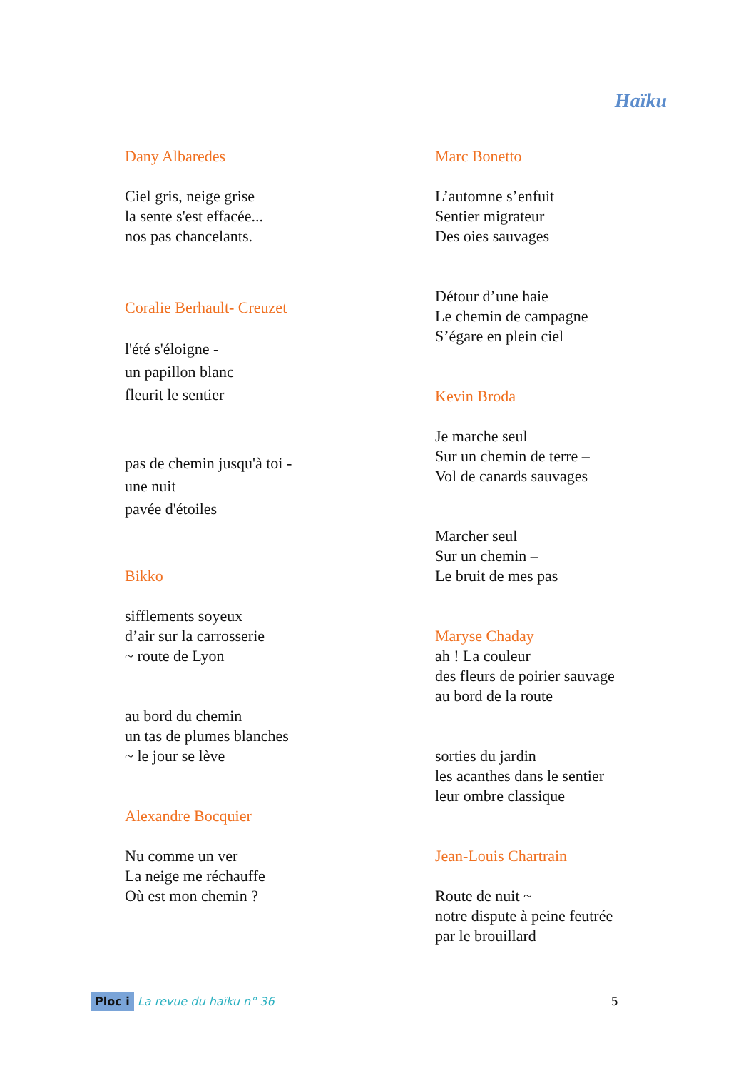Haïku
Dany Albaredes
Ciel gris, neige grise
la sente s'est effacée...
nos pas chancelants.
Coralie Berhault- Creuzet
l'été s'éloigne -
un papillon blanc
fleurit le sentier
pas de chemin jusqu'à toi -
une nuit
pavée d'étoiles
Bikko
sifflements soyeux
d’air sur la carrosserie
~ route de Lyon
au bord du chemin
un tas de plumes blanches
~ le jour se lève
Alexandre Bocquier
Nu comme un ver
La neige me réchauffe
Où est mon chemin ?
Marc Bonetto
L’automne s’enfuit
Sentier migrateur
Des oies sauvages
Détour d’une haie
Le chemin de campagne
S’égare en plein ciel
Kevin Broda
Je marche seul
Sur un chemin de terre –
Vol de canards sauvages
Marcher seul
Sur un chemin –
Le bruit de mes pas
Maryse Chaday
ah ! La couleur
des fleurs de poirier sauvage
au bord de la route
sorties du jardin
les acanthes dans le sentier
leur ombre classique
Jean-Louis Chartrain
Route de nuit ~
notre dispute à peine feutrée
par le brouillard
Ploc i La revue du haïku n° 36 5